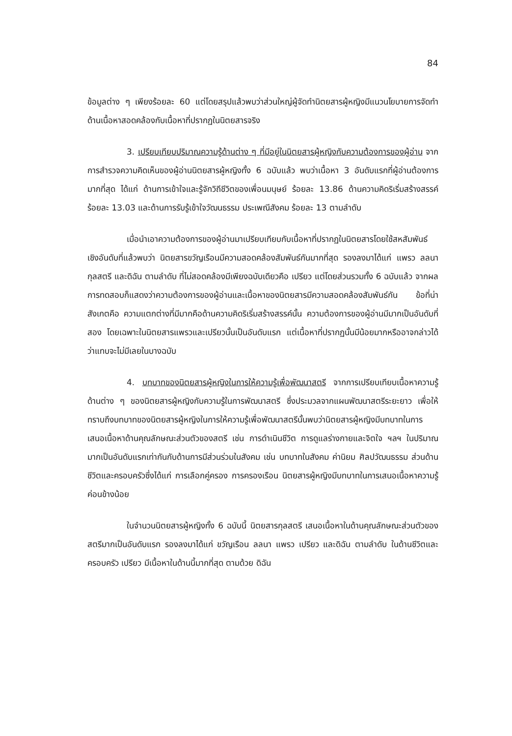84
ข้อมูลต่าง ๆ เพียงร้อยละ 60 แต่โดยสรุปแล้วพบว่าส่วนใหญ่ผู้จัดทำนิตยสารผู้หญิงมีแนวนโยบายการจัดทำด้านเนื้อหาสอดคล้องกับเนื้อหาที่ปรากฏในนิตยสารจริง
3. เปรียบเทียบปริมาณความรู้ด้านต่าง ๆ ที่มีอยู่ในนิตยสารผู้หญิงกับความต้องการของผู้อ่าน จากการสำรวจความคิดเห็นของผู้อ่านนิตยสารผู้หญิงทั้ง 6 ฉบับแล้ว พบว่าเนื้อหา 3 อันดับแรกที่ผู้อ่านต้องการมากที่สุด ได้แก่ ด้านการเข้าใจและรู้จักวิถีชีวิตของเพื่อนมนุษย์ ร้อยละ 13.86 ด้านความคิดริเริ่มสร้างสรรค์ ร้อยละ 13.03 และด้านการรับรู้เข้าใจวัฒนธรรม ประเพณีสังคม ร้อยละ 13 ตามลำดับ
เมื่อนำเอาความต้องการของผู้อ่านมาเปรียบเทียบกับเนื้อหาที่ปรากฏในนิตยสารโดยใช้สหสัมพันธ์เชิงอันดับที่แล้วพบว่า นิตยสารขวัญเรือนมีความสอดคล้องสัมพันธ์กันมากที่สุด รองลงมาได้แก่ แพรว ลลนา กุลสตรี และดิฉัน ตามลำดับ ที่ไม่สอดคล้องมีเพียงฉบับเดียวคือ เปรียว แต่โดยส่วนรวมทั้ง 6 ฉบับแล้ว จากผลการทดสอบก็แสดงว่าความต้องการของผู้อ่านและเนื้อหาของนิตยสารมีความสอดคล้องสัมพันธ์กัน ข้อที่น่าสังเกตคือ ความแตกต่างที่มีมากคือด้านความคิดริเริ่มสร้างสรรค์นั้น ความต้องการของผู้อ่านมีมากเป็นอันดับที่สอง โดยเฉพาะในนิตยสารแพรวและเปรียวนั้นเป็นอันดับแรก แต่เนื้อหาที่ปรากฏนั้นมีน้อยมากหรืออาจกล่าวได้ว่าแทบจะไม่มีเลยในบางฉบับ
4. บทบาทของนิตยสารผู้หญิงในการให้ความรู้เพื่อพัฒนาสตรี จากการเปรียบเทียบเนื้อหาความรู้ด้านต่าง ๆ ของนิตยสารผู้หญิงกับความรู้ในการพัฒนาสตรี ซึ่งประมวลจากแผนพัฒนาสตรีระยะยาว เพื่อให้ทราบถึงบทบาทของนิตยสารผู้หญิงในการให้ความรู้เพื่อพัฒนาสตรีนั้นพบว่านิตยสารผู้หญิงมีบทบาทในการเสนอเนื้อหาด้านคุณลักษณะส่วนตัวของสตรี เช่น การดำเนินชีวิต การดูแลร่างกายและจิตใจ ฯลฯ ในปริมาณมากเป็นอันดับแรกเท่ากันกับด้านการมีส่วนร่วมในสังคม เช่น บทบาทในสังคม ค่านิยม ศิลปวัฒนธรรม ส่วนด้านชีวิตและครอบครัวซึ่งได้แก่ การเลือกคู่ครอง การครองเรือน นิตยสารผู้หญิงมีบทบาทในการเสนอเนื้อหาความรู้ค่อนข้างน้อย
ในจำนวนนิตยสารผู้หญิงทั้ง 6 ฉบับนี้ นิตยสารกุลสตรี เสนอเนื้อหาในด้านคุณลักษณะส่วนตัวของสตรีมากเป็นอันดับแรก รองลงมาได้แก่ ขวัญเรือน ลลนา แพรว เปรียว และดิฉัน ตามลำดับ ในด้านชีวิตและครอบครัว เปรียว มีเนื้อหาในด้านนี้มากที่สุด ตามด้วย ดิฉัน